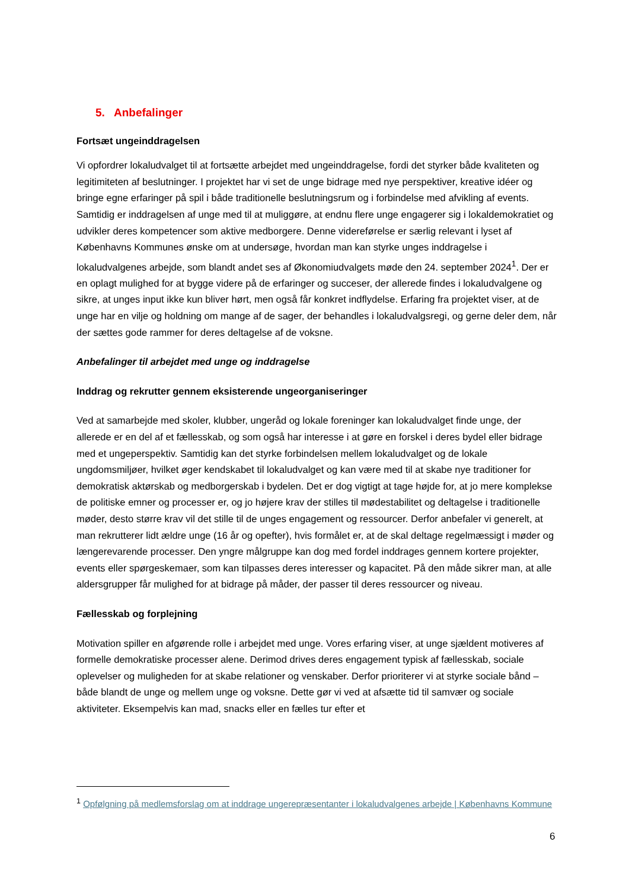5. Anbefalinger
Fortsæt ungeinddragelsen
Vi opfordrer lokaludvalget til at fortsætte arbejdet med ungeinddragelse, fordi det styrker både kvaliteten og legitimiteten af beslutninger. I projektet har vi set de unge bidrage med nye perspektiver, kreative idéer og bringe egne erfaringer på spil i både traditionelle beslutningsrum og i forbindelse med afvikling af events. Samtidig er inddragelsen af unge med til at muliggøre, at endnu flere unge engagerer sig i lokaldemokratiet og udvikler deres kompetencer som aktive medborgere. Denne videreførelse er særlig relevant i lyset af Københavns Kommunes ønske om at undersøge, hvordan man kan styrke unges inddragelse i lokaludvalgenes arbejde, som blandt andet ses af Økonomiudvalgets møde den 24. september 2024<sup>1</sup>. Der er en oplagt mulighed for at bygge videre på de erfaringer og succeser, der allerede findes i lokaludvalgene og sikre, at unges input ikke kun bliver hørt, men også får konkret indflydelse. Erfaring fra projektet viser, at de unge har en vilje og holdning om mange af de sager, der behandles i lokaludvalgsregi, og gerne deler dem, når der sættes gode rammer for deres deltagelse af de voksne.
Anbefalinger til arbejdet med unge og inddragelse
Inddrag og rekrutter gennem eksisterende ungeorganiseringer
Ved at samarbejde med skoler, klubber, ungeråd og lokale foreninger kan lokaludvalget finde unge, der allerede er en del af et fællesskab, og som også har interesse i at gøre en forskel i deres bydel eller bidrage med et ungeperspektiv. Samtidig kan det styrke forbindelsen mellem lokaludvalget og de lokale ungdomsmiljøer, hvilket øger kendskabet til lokaludvalget og kan være med til at skabe nye traditioner for demokratisk aktørskab og medborgerskab i bydelen. Det er dog vigtigt at tage højde for, at jo mere komplekse de politiske emner og processer er, og jo højere krav der stilles til mødestabilitet og deltagelse i traditionelle møder, desto større krav vil det stille til de unges engagement og ressourcer. Derfor anbefaler vi generelt, at man rekrutterer lidt ældre unge (16 år og opefter), hvis formålet er, at de skal deltage regelmæssigt i møder og længerevarende processer. Den yngre målgruppe kan dog med fordel inddrages gennem kortere projekter, events eller spørgeskemaer, som kan tilpasses deres interesser og kapacitet. På den måde sikrer man, at alle aldersgrupper får mulighed for at bidrage på måder, der passer til deres ressourcer og niveau.
Fællesskab og forplejning
Motivation spiller en afgørende rolle i arbejdet med unge. Vores erfaring viser, at unge sjældent motiveres af formelle demokratiske processer alene. Derimod drives deres engagement typisk af fællesskab, sociale oplevelser og muligheden for at skabe relationer og venskaber. Derfor prioriterer vi at styrke sociale bånd – både blandt de unge og mellem unge og voksne. Dette gør vi ved at afsætte tid til samvær og sociale aktiviteter. Eksempelvis kan mad, snacks eller en fælles tur efter et
<sup>1</sup> Opfølgning på medlemsforslag om at inddrage ungerepræsentanter i lokaludvalgenes arbejde | Københavns Kommune
6